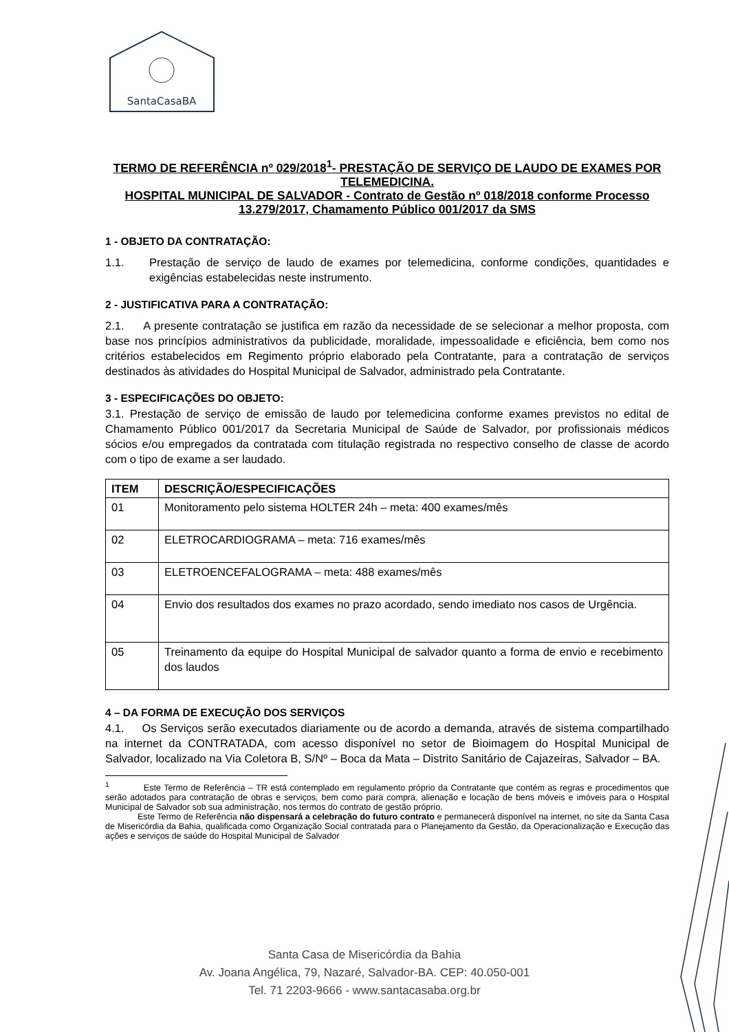SantaCasaBA
TERMO DE REFERÊNCIA nº 029/2018<sup>1</sup>- PRESTAÇÃO DE SERVIÇO DE LAUDO DE EXAMES POR TELEMEDICINA.
HOSPITAL MUNICIPAL DE SALVADOR - Contrato de Gestão nº 018/2018 conforme Processo 13.279/2017, Chamamento Público 001/2017 da SMS
1 - OBJETO DA CONTRATAÇÃO:
1.1. Prestação de serviço de laudo de exames por telemedicina, conforme condições, quantidades e exigências estabelecidas neste instrumento.
2 - JUSTIFICATIVA PARA A CONTRATAÇÃO:
2.1. A presente contratação se justifica em razão da necessidade de se selecionar a melhor proposta, com base nos princípios administrativos da publicidade, moralidade, impessoalidade e eficiência, bem como nos critérios estabelecidos em Regimento próprio elaborado pela Contratante, para a contratação de serviços destinados às atividades do Hospital Municipal de Salvador, administrado pela Contratante.
3 - ESPECIFICAÇÕES DO OBJETO:
3.1. Prestação de serviço de emissão de laudo por telemedicina conforme exames previstos no edital de Chamamento Público 001/2017 da Secretaria Municipal de Saúde de Salvador, por profissionais médicos sócios e/ou empregados da contratada com titulação registrada no respectivo conselho de classe de acordo com o tipo de exame a ser laudado.
| ITEM | DESCRIÇÃO/ESPECIFICAÇÕES |
| --- | --- |
| 01 | Monitoramento pelo sistema HOLTER 24h – meta: 400 exames/mês |
| 02 | ELETROCARDIOGRAMA – meta: 716 exames/mês |
| 03 | ELETROENCEFALOGRAMA – meta: 488 exames/mês |
| 04 | Envio dos resultados dos exames no prazo acordado, sendo imediato nos casos de Urgência. |
| 05 | Treinamento da equipe do Hospital Municipal de salvador quanto a forma de envio e recebimento dos laudos |
4 – DA FORMA DE EXECUÇÃO DOS SERVIÇOS
4.1. Os Serviços serão executados diariamente ou de acordo a demanda, através de sistema compartilhado na internet da CONTRATADA, com acesso disponível no setor de Bioimagem do Hospital Municipal de Salvador, localizado na Via Coletora B, S/Nº – Boca da Mata – Distrito Sanitário de Cajazeiras, Salvador – BA.
<sup>1</sup> Este Termo de Referência – TR está contemplado em regulamento próprio da Contratante que contém as regras e procedimentos que serão adotados para contratação de obras e serviços, bem como para compra, alienação e locação de bens móveis e imóveis para o Hospital Municipal de Salvador sob sua administração, nos termos do contrato de gestão próprio.
Este Termo de Referência não dispensará a celebração do futuro contrato e permanecerá disponível na internet, no site da Santa Casa de Misericórdia da Bahia, qualificada como Organização Social contratada para o Planejamento da Gestão, da Operacionalização e Execução das ações e serviços de saúde do Hospital Municipal de Salvador
Santa Casa de Misericórdia da Bahia
Av. Joana Angélica, 79, Nazaré, Salvador-BA. CEP: 40.050-001
Tel. 71 2203-9666 - www.santacasaba.org.br